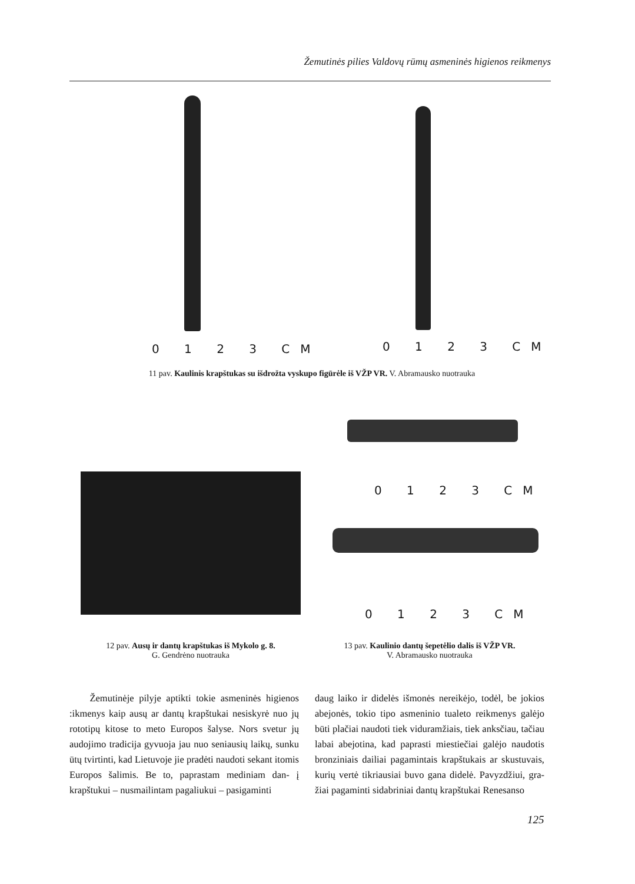Žemutinės pilies Valdovų rūmų asmeninės higienos reikmenys
0 1 2 3 CM 0 1 2 3 CM
11 pav. Kaulinis krapštukas su išdrožta vyskupo figūrėle iš VŽP VR. V. Abramausko nuotrauka
0 1 2 3 CM
0 1 2 3 CM
12 pav. Ausų ir dantų krapštukas iš Mykolo g. 8.
G. Gendrėno nuotrauka
13 pav. Kaulinio dantų šepetėlio dalis iš VŽP VR.
V. Abramausko nuotrauka
Žemutinėje pilyje aptikti tokie asmeninės higienos :ikmenys kaip ausų ar dantų krapštukai nesiskyrė nuo jų rototipų kitose to meto Europos šalyse. Nors svetur jų audojimo tradicija gyvuoja jau nuo seniausių laikų, sunku ūtų tvirtinti, kad Lietuvoje jie pradėti naudoti sekant itomis Europos šalimis. Be to, paprastam mediniam dan- į krapštukui – nusmailintam pagaliukui – pasigaminti
daug laiko ir didelės išmonės nereikėjo, todėl, be jokios abejonės, tokio tipo asmeninio tualeto reikmenys galėjo būti plačiai naudoti tiek viduramžiais, tiek anksčiau, tačiau labai abejotina, kad paprasti miestiečiai galėjo naudotis bronziniais dailiai pagamintais krapštukais ar skustuvais, kurių vertė tikriausiai buvo gana didelė. Pavyzdžiui, gra- žiai pagaminti sidabriniai dantų krapštukai Renesanso
125